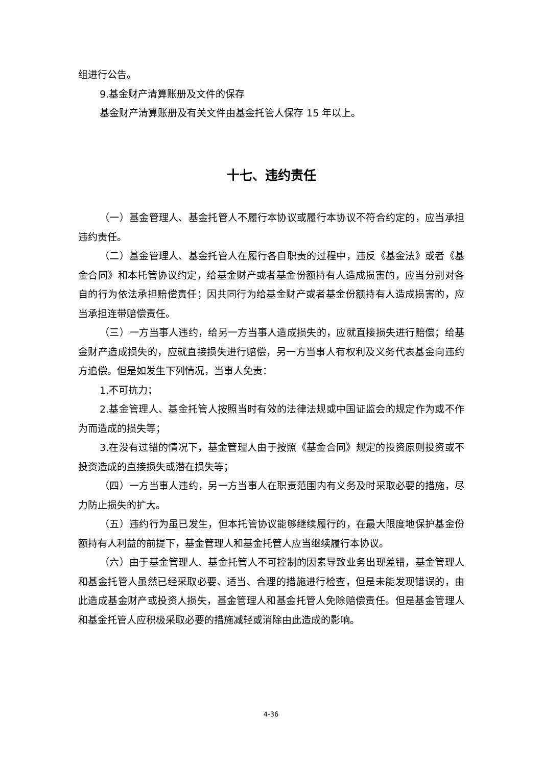组进行公告。
9.基金财产清算账册及文件的保存
基金财产清算账册及有关文件由基金托管人保存 15 年以上。
十七、违约责任
（一）基金管理人、基金托管人不履行本协议或履行本协议不符合约定的，应当承担违约责任。
（二）基金管理人、基金托管人在履行各自职责的过程中，违反《基金法》或者《基金合同》和本托管协议约定，给基金财产或者基金份额持有人造成损害的，应当分别对各自的行为依法承担赔偿责任；因共同行为给基金财产或者基金份额持有人造成损害的，应当承担连带赔偿责任。
（三）一方当事人违约，给另一方当事人造成损失的，应就直接损失进行赔偿；给基金财产造成损失的，应就直接损失进行赔偿，另一方当事人有权利及义务代表基金向违约方追偿。但是如发生下列情况，当事人免责：
1.不可抗力；
2.基金管理人、基金托管人按照当时有效的法律法规或中国证监会的规定作为或不作为而造成的损失等；
3.在没有过错的情况下，基金管理人由于按照《基金合同》规定的投资原则投资或不投资造成的直接损失或潜在损失等；
（四）一方当事人违约，另一方当事人在职责范围内有义务及时采取必要的措施，尽力防止损失的扩大。
（五）违约行为虽已发生，但本托管协议能够继续履行的，在最大限度地保护基金份额持有人利益的前提下，基金管理人和基金托管人应当继续履行本协议。
（六）由于基金管理人、基金托管人不可控制的因素导致业务出现差错，基金管理人和基金托管人虽然已经采取必要、适当、合理的措施进行检查，但是未能发现错误的，由此造成基金财产或投资人损失，基金管理人和基金托管人免除赔偿责任。但是基金管理人和基金托管人应积极采取必要的措施减轻或消除由此造成的影响。
4-36